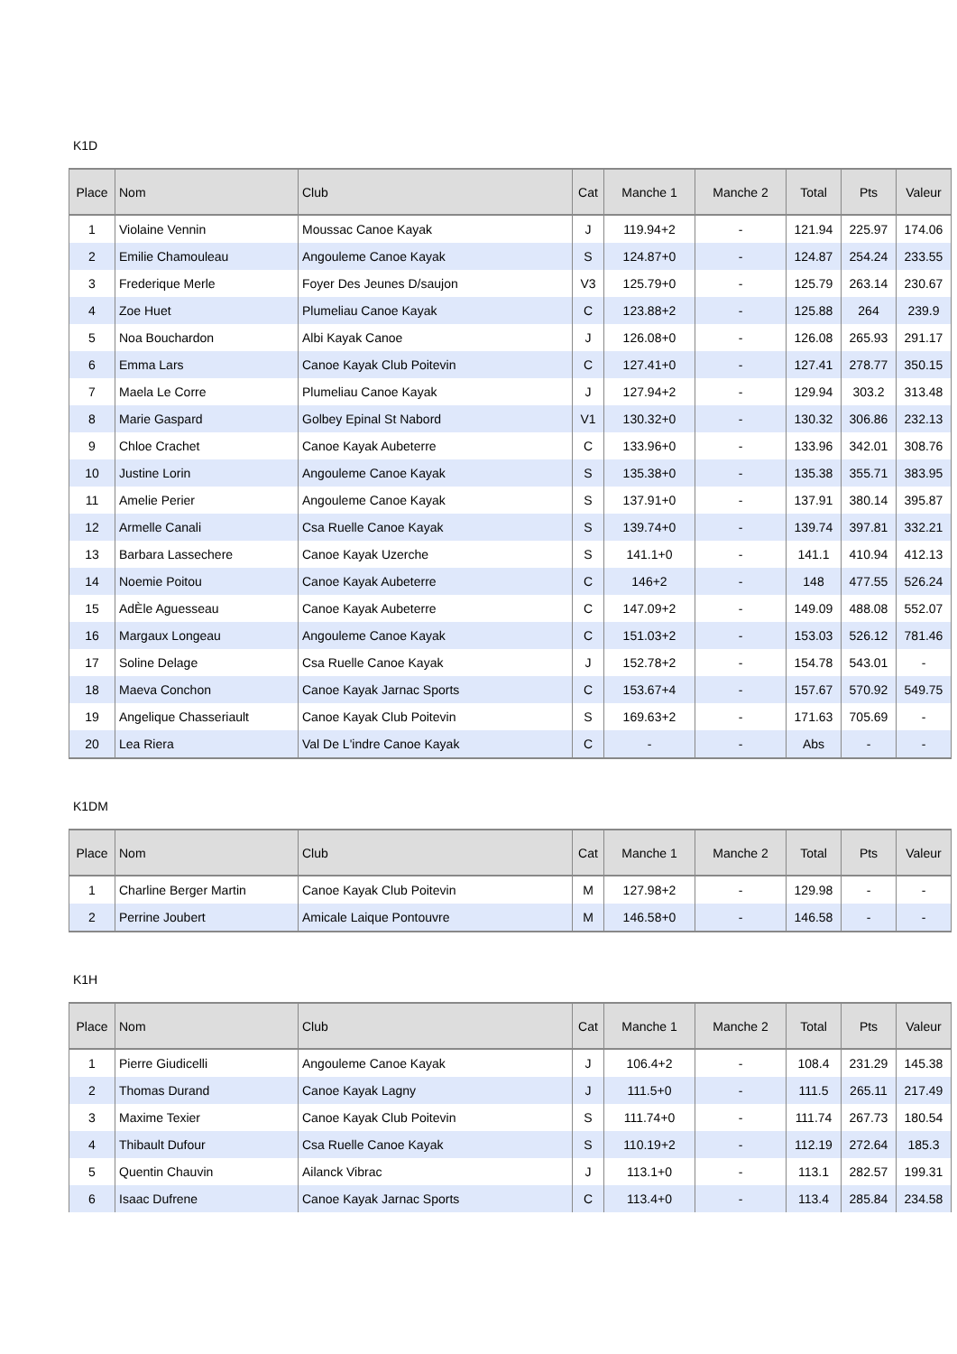K1D
| Place | Nom | Club | Cat | Manche 1 | Manche 2 | Total | Pts | Valeur |
| --- | --- | --- | --- | --- | --- | --- | --- | --- |
| 1 | Violaine Vennin | Moussac Canoe Kayak | J | 119.94+2 | - | 121.94 | 225.97 | 174.06 |
| 2 | Emilie Chamouleau | Angouleme Canoe Kayak | S | 124.87+0 | - | 124.87 | 254.24 | 233.55 |
| 3 | Frederique Merle | Foyer Des Jeunes D/saujon | V3 | 125.79+0 | - | 125.79 | 263.14 | 230.67 |
| 4 | Zoe Huet | Plumeliau Canoe Kayak | C | 123.88+2 | - | 125.88 | 264 | 239.9 |
| 5 | Noa Bouchardon | Albi Kayak Canoe | J | 126.08+0 | - | 126.08 | 265.93 | 291.17 |
| 6 | Emma Lars | Canoe Kayak Club Poitevin | C | 127.41+0 | - | 127.41 | 278.77 | 350.15 |
| 7 | Maela Le Corre | Plumeliau Canoe Kayak | J | 127.94+2 | - | 129.94 | 303.2 | 313.48 |
| 8 | Marie Gaspard | Golbey Epinal St Nabord | V1 | 130.32+0 | - | 130.32 | 306.86 | 232.13 |
| 9 | Chloe Crachet | Canoe Kayak Aubeterre | C | 133.96+0 | - | 133.96 | 342.01 | 308.76 |
| 10 | Justine Lorin | Angouleme Canoe Kayak | S | 135.38+0 | - | 135.38 | 355.71 | 383.95 |
| 11 | Amelie Perier | Angouleme Canoe Kayak | S | 137.91+0 | - | 137.91 | 380.14 | 395.87 |
| 12 | Armelle Canali | Csa Ruelle Canoe Kayak | S | 139.74+0 | - | 139.74 | 397.81 | 332.21 |
| 13 | Barbara Lassechere | Canoe Kayak Uzerche | S | 141.1+0 | - | 141.1 | 410.94 | 412.13 |
| 14 | Noemie Poitou | Canoe Kayak Aubeterre | C | 146+2 | - | 148 | 477.55 | 526.24 |
| 15 | AdÈle Aguesseau | Canoe Kayak Aubeterre | C | 147.09+2 | - | 149.09 | 488.08 | 552.07 |
| 16 | Margaux Longeau | Angouleme Canoe Kayak | C | 151.03+2 | - | 153.03 | 526.12 | 781.46 |
| 17 | Soline Delage | Csa Ruelle Canoe Kayak | J | 152.78+2 | - | 154.78 | 543.01 | - |
| 18 | Maeva Conchon | Canoe Kayak Jarnac Sports | C | 153.67+4 | - | 157.67 | 570.92 | 549.75 |
| 19 | Angelique Chasseriault | Canoe Kayak Club Poitevin | S | 169.63+2 | - | 171.63 | 705.69 | - |
| 20 | Lea Riera | Val De L'indre Canoe Kayak | C | - | - | Abs | - | - |
K1DM
| Place | Nom | Club | Cat | Manche 1 | Manche 2 | Total | Pts | Valeur |
| --- | --- | --- | --- | --- | --- | --- | --- | --- |
| 1 | Charline Berger Martin | Canoe Kayak Club Poitevin | M | 127.98+2 | - | 129.98 | - | - |
| 2 | Perrine Joubert | Amicale Laique Pontouvre | M | 146.58+0 | - | 146.58 | - | - |
K1H
| Place | Nom | Club | Cat | Manche 1 | Manche 2 | Total | Pts | Valeur |
| --- | --- | --- | --- | --- | --- | --- | --- | --- |
| 1 | Pierre Giudicelli | Angouleme Canoe Kayak | J | 106.4+2 | - | 108.4 | 231.29 | 145.38 |
| 2 | Thomas Durand | Canoe Kayak Lagny | J | 111.5+0 | - | 111.5 | 265.11 | 217.49 |
| 3 | Maxime Texier | Canoe Kayak Club Poitevin | S | 111.74+0 | - | 111.74 | 267.73 | 180.54 |
| 4 | Thibault Dufour | Csa Ruelle Canoe Kayak | S | 110.19+2 | - | 112.19 | 272.64 | 185.3 |
| 5 | Quentin Chauvin | Ailanck Vibrac | J | 113.1+0 | - | 113.1 | 282.57 | 199.31 |
| 6 | Isaac Dufrene | Canoe Kayak Jarnac Sports | C | 113.4+0 | - | 113.4 | 285.84 | 234.58 |